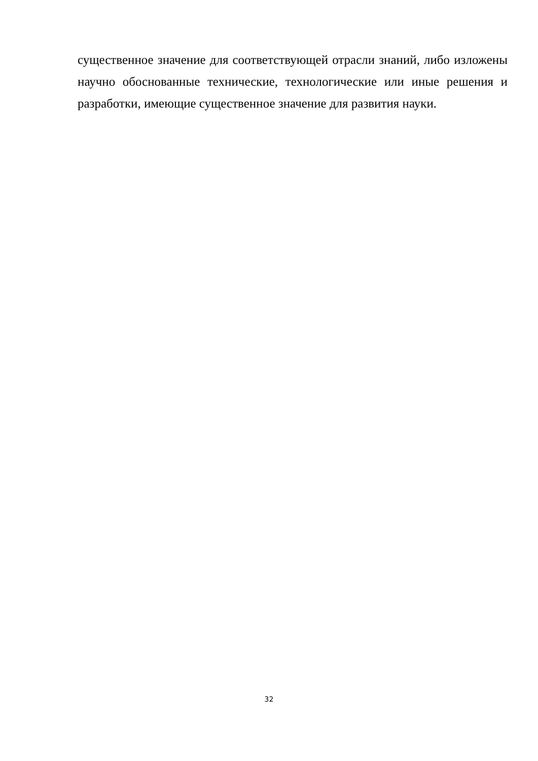существенное значение для соответствующей отрасли знаний, либо изложены научно обоснованные технические, технологические или иные решения и разработки, имеющие существенное значение для развития науки.
32